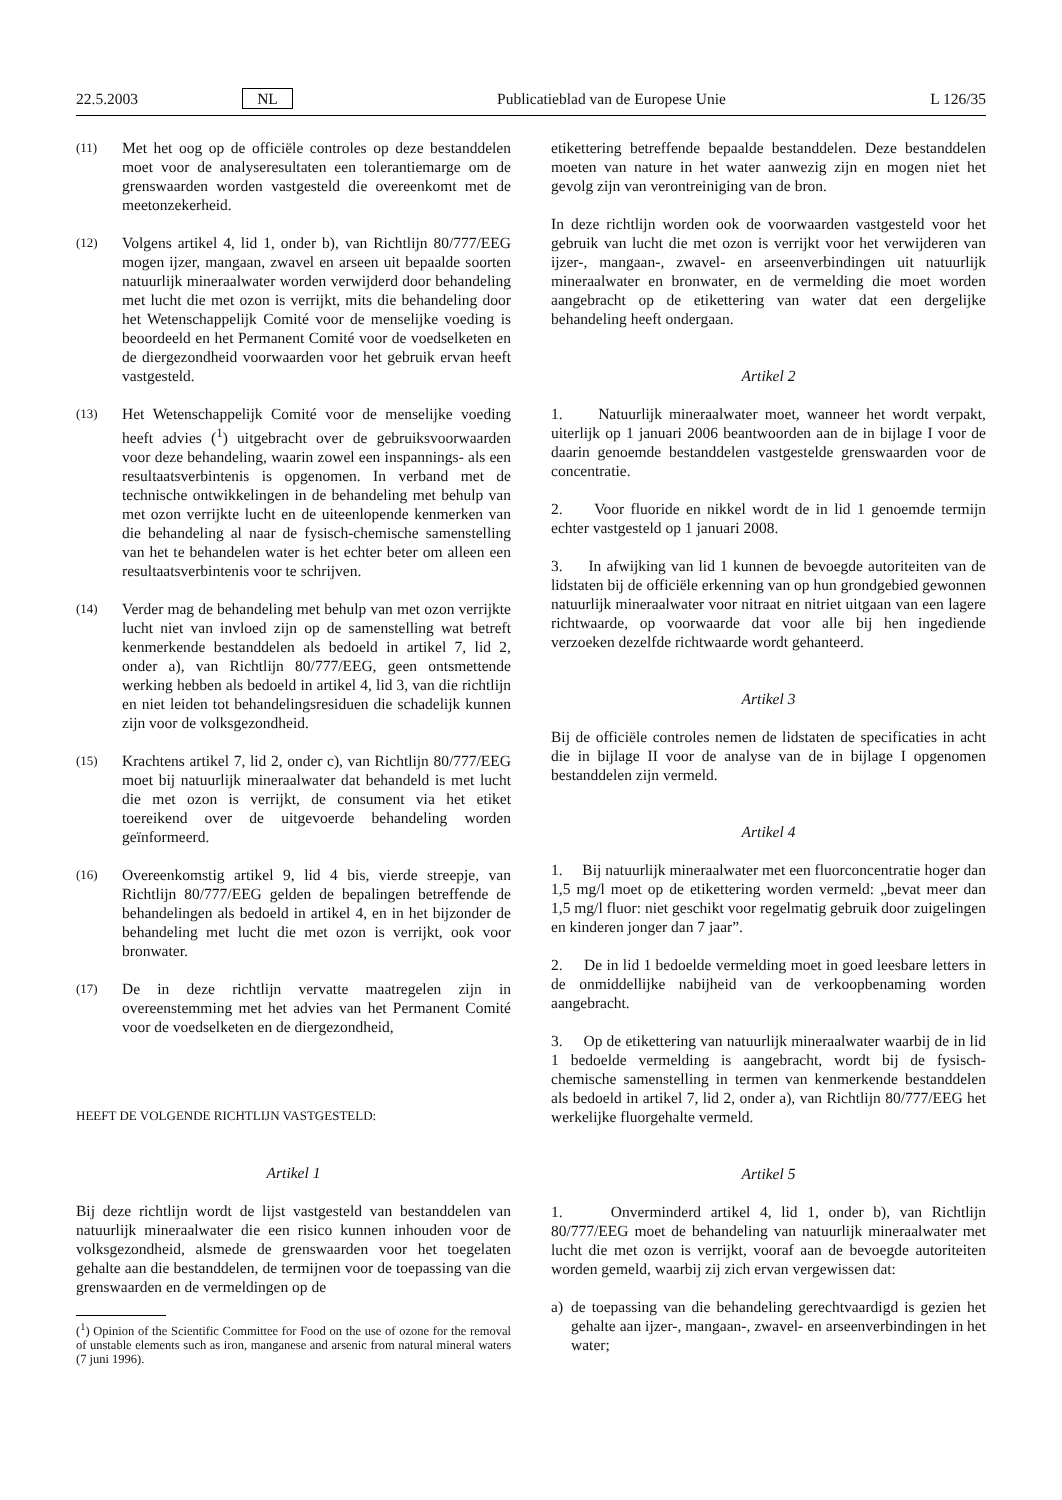22.5.2003 NL Publicatieblad van de Europese Unie L 126/35
(11)
Met het oog op de officiële controles op deze bestanddelen moet voor de analyseresultaten een tolerantiemarge om de grenswaarden worden vastgesteld die overeenkomt met de meetonzekerheid.
(12)
Volgens artikel 4, lid 1, onder b), van Richtlijn 80/777/EEG mogen ijzer, mangaan, zwavel en arseen uit bepaalde soorten natuurlijk mineraalwater worden verwijderd door behandeling met lucht die met ozon is verrijkt, mits die behandeling door het Wetenschappelijk Comité voor de menselijke voeding is beoordeeld en het Permanent Comité voor de voedselketen en de diergezondheid voorwaarden voor het gebruik ervan heeft vastgesteld.
(13)
Het Wetenschappelijk Comité voor de menselijke voeding heeft advies (<sup>1</sup>) uitgebracht over de gebruiksvoorwaarden voor deze behandeling, waarin zowel een inspannings- als een resultaatsverbintenis is opgenomen. In verband met de technische ontwikkelingen in de behandeling met behulp van met ozon verrijkte lucht en de uiteenlopende kenmerken van die behandeling al naar de fysisch-chemische samenstelling van het te behandelen water is het echter beter om alleen een resultaatsverbintenis voor te schrijven.
(14)
Verder mag de behandeling met behulp van met ozon verrijkte lucht niet van invloed zijn op de samenstelling wat betreft kenmerkende bestanddelen als bedoeld in artikel 7, lid 2, onder a), van Richtlijn 80/777/EEG, geen ontsmettende werking hebben als bedoeld in artikel 4, lid 3, van die richtlijn en niet leiden tot behandelingsresiduen die schadelijk kunnen zijn voor de volksgezondheid.
(15)
Krachtens artikel 7, lid 2, onder c), van Richtlijn 80/777/EEG moet bij natuurlijk mineraalwater dat behandeld is met lucht die met ozon is verrijkt, de consument via het etiket toereikend over de uitgevoerde behandeling worden geïnformeerd.
(16)
Overeenkomstig artikel 9, lid 4 bis, vierde streepje, van Richtlijn 80/777/EEG gelden de bepalingen betreffende de behandelingen als bedoeld in artikel 4, en in het bijzonder de behandeling met lucht die met ozon is verrijkt, ook voor bronwater.
(17)
De in deze richtlijn vervatte maatregelen zijn in overeenstemming met het advies van het Permanent Comité voor de voedselketen en de diergezondheid,
HEEFT DE VOLGENDE RICHTLIJN VASTGESTELD:
Artikel 1
Bij deze richtlijn wordt de lijst vastgesteld van bestanddelen van natuurlijk mineraalwater die een risico kunnen inhouden voor de volksgezondheid, alsmede de grenswaarden voor het toegelaten gehalte aan die bestanddelen, de termijnen voor de toepassing van die grenswaarden en de vermeldingen op de
(<sup>1</sup>) Opinion of the Scientific Committee for Food on the use of ozone for the removal of unstable elements such as iron, manganese and arsenic from natural mineral waters (7 juni 1996).
etikettering betreffende bepaalde bestanddelen. Deze bestanddelen moeten van nature in het water aanwezig zijn en mogen niet het gevolg zijn van verontreiniging van de bron.
In deze richtlijn worden ook de voorwaarden vastgesteld voor het gebruik van lucht die met ozon is verrijkt voor het verwijderen van ijzer-, mangaan-, zwavel- en arseenverbindingen uit natuurlijk mineraalwater en bronwater, en de vermelding die moet worden aangebracht op de etikettering van water dat een dergelijke behandeling heeft ondergaan.
Artikel 2
1. Natuurlijk mineraalwater moet, wanneer het wordt verpakt, uiterlijk op 1 januari 2006 beantwoorden aan de in bijlage I voor de daarin genoemde bestanddelen vastgestelde grenswaarden voor de concentratie.
2. Voor fluoride en nikkel wordt de in lid 1 genoemde termijn echter vastgesteld op 1 januari 2008.
3. In afwijking van lid 1 kunnen de bevoegde autoriteiten van de lidstaten bij de officiële erkenning van op hun grondgebied gewonnen natuurlijk mineraalwater voor nitraat en nitriet uitgaan van een lagere richtwaarde, op voorwaarde dat voor alle bij hen ingediende verzoeken dezelfde richtwaarde wordt gehanteerd.
Artikel 3
Bij de officiële controles nemen de lidstaten de specificaties in acht die in bijlage II voor de analyse van de in bijlage I opgenomen bestanddelen zijn vermeld.
Artikel 4
1. Bij natuurlijk mineraalwater met een fluorconcentratie hoger dan 1,5 mg/l moet op de etikettering worden vermeld: „bevat meer dan 1,5 mg/l fluor: niet geschikt voor regelmatig gebruik door zuigelingen en kinderen jonger dan 7 jaar”.
2. De in lid 1 bedoelde vermelding moet in goed leesbare letters in de onmiddellijke nabijheid van de verkoopbenaming worden aangebracht.
3. Op de etikettering van natuurlijk mineraalwater waarbij de in lid 1 bedoelde vermelding is aangebracht, wordt bij de fysisch-chemische samenstelling in termen van kenmerkende bestanddelen als bedoeld in artikel 7, lid 2, onder a), van Richtlijn 80/777/EEG het werkelijke fluorgehalte vermeld.
Artikel 5
1. Onverminderd artikel 4, lid 1, onder b), van Richtlijn 80/777/EEG moet de behandeling van natuurlijk mineraalwater met lucht die met ozon is verrijkt, vooraf aan de bevoegde autoriteiten worden gemeld, waarbij zij zich ervan vergewissen dat:
a) de toepassing van die behandeling gerechtvaardigd is gezien het gehalte aan ijzer-, mangaan-, zwavel- en arseenverbindingen in het water;